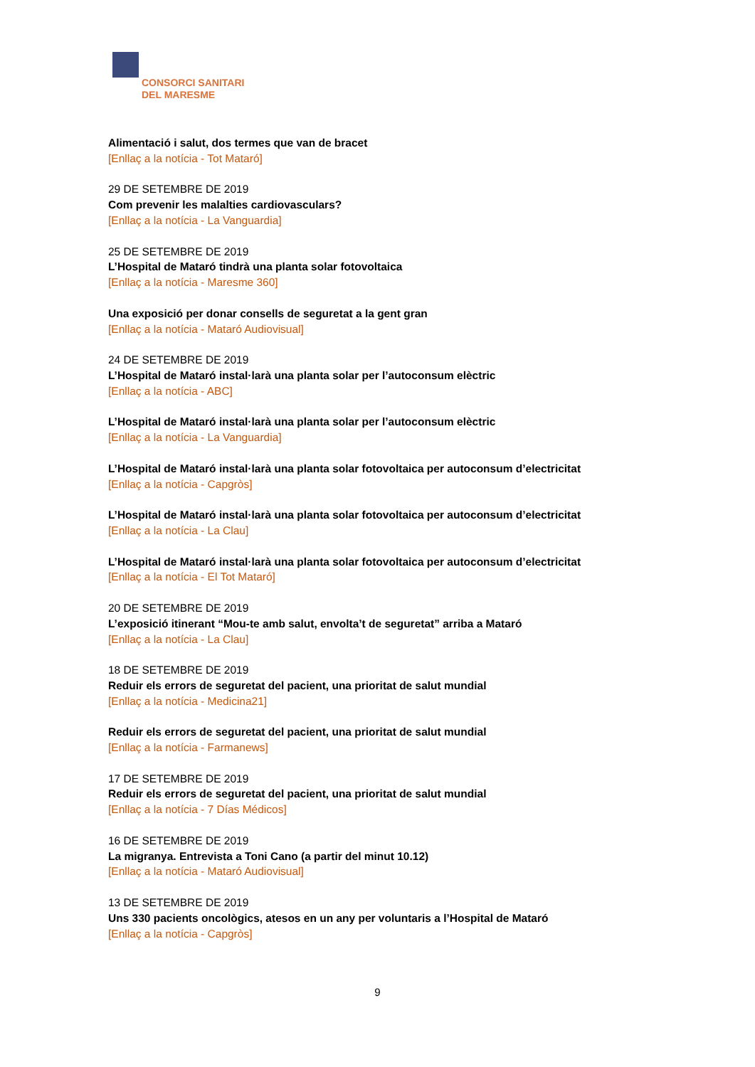CONSORCI SANITARI
DEL MARESME
Alimentació i salut, dos termes que van de bracet
[Enllaç a la notícia - Tot Mataró]
29 DE SETEMBRE DE 2019
Com prevenir les malalties cardiovasculars?
[Enllaç a la notícia - La Vanguardia]
25 DE SETEMBRE DE 2019
L’Hospital de Mataró tindrà una planta solar fotovoltaica
[Enllaç a la notícia - Maresme 360]
Una exposició per donar consells de seguretat a la gent gran
[Enllaç a la notícia - Mataró Audiovisual]
24 DE SETEMBRE DE 2019
L’Hospital de Mataró instal·larà una planta solar per l’autoconsum elèctric
[Enllaç a la notícia - ABC]
L’Hospital de Mataró instal·larà una planta solar per l’autoconsum elèctric
[Enllaç a la notícia - La Vanguardia]
L’Hospital de Mataró instal·larà una planta solar fotovoltaica per autoconsum d’electricitat
[Enllaç a la notícia - Capgròs]
L’Hospital de Mataró instal·larà una planta solar fotovoltaica per autoconsum d’electricitat
[Enllaç a la notícia - La Clau]
L’Hospital de Mataró instal·larà una planta solar fotovoltaica per autoconsum d’electricitat
[Enllaç a la notícia - El Tot Mataró]
20 DE SETEMBRE DE 2019
L’exposició itinerant “Mou-te amb salut, envolta’t de seguretat” arriba a Mataró
[Enllaç a la notícia - La Clau]
18 DE SETEMBRE DE 2019
Reduir els errors de seguretat del pacient, una prioritat de salut mundial
[Enllaç a la notícia - Medicina21]
Reduir els errors de seguretat del pacient, una prioritat de salut mundial
[Enllaç a la notícia - Farmanews]
17 DE SETEMBRE DE 2019
Reduir els errors de seguretat del pacient, una prioritat de salut mundial
[Enllaç a la notícia - 7 Días Médicos]
16 DE SETEMBRE DE 2019
La migranya. Entrevista a Toni Cano (a partir del minut 10.12)
[Enllaç a la notícia - Mataró Audiovisual]
13 DE SETEMBRE DE 2019
Uns 330 pacients oncològics, atesos en un any per voluntaris a l’Hospital de Mataró
[Enllaç a la notícia - Capgròs]
9